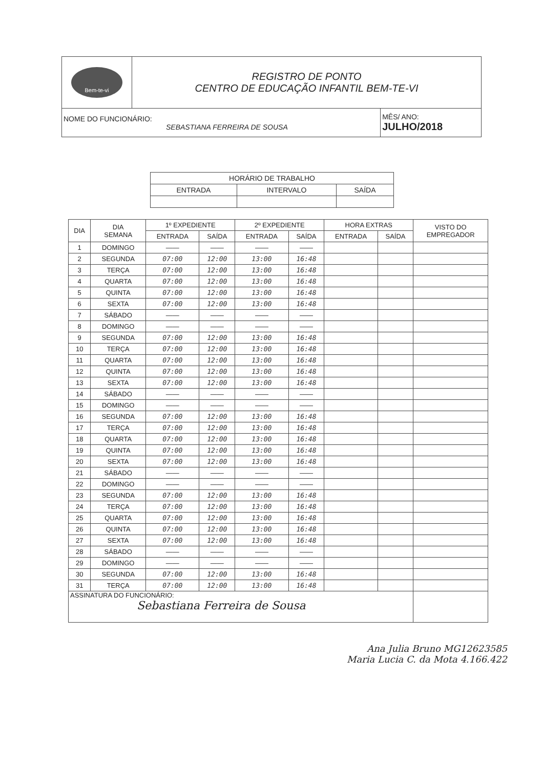| Bem-te-vi | REGISTRO DE PONTO CENTRO DE EDUCAÇÃO INFANTIL BEM-TE-VI | |
| NOME DO FUNCIONÁRIO: SEBASTIANA FERREIRA DE SOUSA | | MÊS/ ANO: JULHO/2018 |
| HORÁRIO DE TRABALHO | | |
| ENTRADA | INTERVALO | SAÍDA |
| DIA | DIA SEMANA | 1º EXPEDIENTE | | 2º EXPEDIENTE | | HORA EXTRAS | | VISTO DO EMPREGADOR |
| | | ENTRADA | SAÍDA | ENTRADA | SAÍDA | ENTRADA | SAÍDA | |
| 1 | DOMINGO | —— | —— | —— | —— | | | |
| 2 | SEGUNDA | 07:00 | 12:00 | 13:00 | 16:48 | | | |
| 3 | TERÇA | 07:00 | 12:00 | 13:00 | 16:48 | | | |
| 4 | QUARTA | 07:00 | 12:00 | 13:00 | 16:48 | | | |
| 5 | QUINTA | 07:00 | 12:00 | 13:00 | 16:48 | | | |
| 6 | SEXTA | 07:00 | 12:00 | 13:00 | 16:48 | | | |
| 7 | SÁBADO | —— | —— | —— | —— | | | |
| 8 | DOMINGO | —— | —— | —— | —— | | | |
| 9 | SEGUNDA | 07:00 | 12:00 | 13:00 | 16:48 | | | |
| 10 | TERÇA | 07:00 | 12:00 | 13:00 | 16:48 | | | |
| 11 | QUARTA | 07:00 | 12:00 | 13:00 | 16:48 | | | |
| 12 | QUINTA | 07:00 | 12:00 | 13:00 | 16:48 | | | |
| 13 | SEXTA | 07:00 | 12:00 | 13:00 | 16:48 | | | |
| 14 | SÁBADO | —— | —— | —— | —— | | | |
| 15 | DOMINGO | —— | —— | —— | —— | | | |
| 16 | SEGUNDA | 07:00 | 12:00 | 13:00 | 16:48 | | | |
| 17 | TERÇA | 07:00 | 12:00 | 13:00 | 16:48 | | | |
| 18 | QUARTA | 07:00 | 12:00 | 13:00 | 16:48 | | | |
| 19 | QUINTA | 07:00 | 12:00 | 13:00 | 16:48 | | | |
| 20 | SEXTA | 07:00 | 12:00 | 13:00 | 16:48 | | | |
| 21 | SÁBADO | —— | —— | —— | —— | | | |
| 22 | DOMINGO | —— | —— | —— | —— | | | |
| 23 | SEGUNDA | 07:00 | 12:00 | 13:00 | 16:48 | | | |
| 24 | TERÇA | 07:00 | 12:00 | 13:00 | 16:48 | | | |
| 25 | QUARTA | 07:00 | 12:00 | 13:00 | 16:48 | | | |
| 26 | QUINTA | 07:00 | 12:00 | 13:00 | 16:48 | | | |
| 27 | SEXTA | 07:00 | 12:00 | 13:00 | 16:48 | | | |
| 28 | SÁBADO | —— | —— | —— | —— | | | |
| 29 | DOMINGO | —— | —— | —— | —— | | | |
| 30 | SEGUNDA | 07:00 | 12:00 | 13:00 | 16:48 | | | |
| 31 | TERÇA | 07:00 | 12:00 | 13:00 | 16:48 | | | |
| ASSINATURA DO FUNCIONÁRIO: Sebastiana Ferreira de Sousa | | | | | | | | |
Ana Julia Bruno MG12623585
Maria Lucia C. da Mota 4.166.422